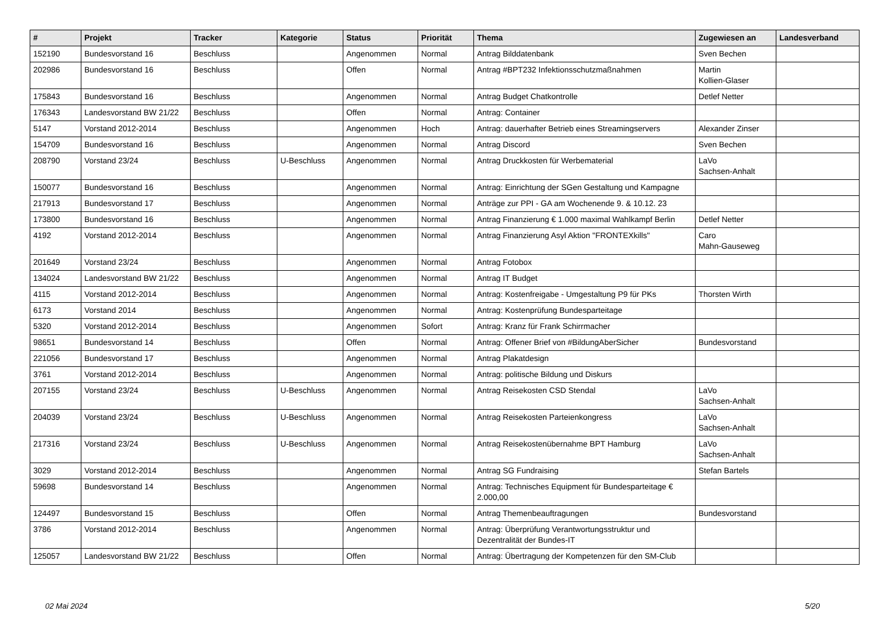| # | Projekt | Tracker | Kategorie | Status | Priorität | Thema | Zugewiesen an | Landesverband |
| --- | --- | --- | --- | --- | --- | --- | --- | --- |
| 152190 | Bundesvorstand 16 | Beschluss | | Angenommen | Normal | Antrag Bilddatenbank | Sven Bechen | |
| 202986 | Bundesvorstand 16 | Beschluss | | Offen | Normal | Antrag #BPT232 Infektionsschutzmaßnahmen | Martin Kollien-Glaser | |
| 175843 | Bundesvorstand 16 | Beschluss | | Angenommen | Normal | Antrag Budget Chatkontrolle | Detlef Netter | |
| 176343 | Landesvorstand BW 21/22 | Beschluss | | Offen | Normal | Antrag: Container | | |
| 5147 | Vorstand 2012-2014 | Beschluss | | Angenommen | Hoch | Antrag: dauerhafter Betrieb eines Streamingservers | Alexander Zinser | |
| 154709 | Bundesvorstand 16 | Beschluss | | Angenommen | Normal | Antrag Discord | Sven Bechen | |
| 208790 | Vorstand 23/24 | Beschluss | U-Beschluss | Angenommen | Normal | Antrag Druckkosten für Werbematerial | LaVo Sachsen-Anhalt | |
| 150077 | Bundesvorstand 16 | Beschluss | | Angenommen | Normal | Antrag: Einrichtung der SGen Gestaltung und Kampagne | | |
| 217913 | Bundesvorstand 17 | Beschluss | | Angenommen | Normal | Anträge zur PPI - GA am Wochenende 9. & 10.12. 23 | | |
| 173800 | Bundesvorstand 16 | Beschluss | | Angenommen | Normal | Antrag Finanzierung € 1.000 maximal Wahlkampf Berlin | Detlef Netter | |
| 4192 | Vorstand 2012-2014 | Beschluss | | Angenommen | Normal | Antrag Finanzierung Asyl Aktion "FRONTEXkills" | Caro Mahn-Gauseweg | |
| 201649 | Vorstand 23/24 | Beschluss | | Angenommen | Normal | Antrag Fotobox | | |
| 134024 | Landesvorstand BW 21/22 | Beschluss | | Angenommen | Normal | Antrag IT Budget | | |
| 4115 | Vorstand 2012-2014 | Beschluss | | Angenommen | Normal | Antrag: Kostenfreigabe - Umgestaltung P9 für PKs | Thorsten Wirth | |
| 6173 | Vorstand 2014 | Beschluss | | Angenommen | Normal | Antrag: Kostenprüfung Bundesparteitage | | |
| 5320 | Vorstand 2012-2014 | Beschluss | | Angenommen | Sofort | Antrag: Kranz für Frank Schirrmacher | | |
| 98651 | Bundesvorstand 14 | Beschluss | | Offen | Normal | Antrag: Offener Brief von #BildungAberSicher | Bundesvorstand | |
| 221056 | Bundesvorstand 17 | Beschluss | | Angenommen | Normal | Antrag Plakatdesign | | |
| 3761 | Vorstand 2012-2014 | Beschluss | | Angenommen | Normal | Antrag: politische Bildung und Diskurs | | |
| 207155 | Vorstand 23/24 | Beschluss | U-Beschluss | Angenommen | Normal | Antrag Reisekosten CSD Stendal | LaVo Sachsen-Anhalt | |
| 204039 | Vorstand 23/24 | Beschluss | U-Beschluss | Angenommen | Normal | Antrag Reisekosten Parteienkongress | LaVo Sachsen-Anhalt | |
| 217316 | Vorstand 23/24 | Beschluss | U-Beschluss | Angenommen | Normal | Antrag Reisekostenübernahme BPT Hamburg | LaVo Sachsen-Anhalt | |
| 3029 | Vorstand 2012-2014 | Beschluss | | Angenommen | Normal | Antrag SG Fundraising | Stefan Bartels | |
| 59698 | Bundesvorstand 14 | Beschluss | | Angenommen | Normal | Antrag: Technisches Equipment für Bundesparteitage € 2.000,00 | | |
| 124497 | Bundesvorstand 15 | Beschluss | | Offen | Normal | Antrag Themenbeauftragungen | Bundesvorstand | |
| 3786 | Vorstand 2012-2014 | Beschluss | | Angenommen | Normal | Antrag: Überprüfung Verantwortungsstruktur und Dezentralität der Bundes-IT | | |
| 125057 | Landesvorstand BW 21/22 | Beschluss | | Offen | Normal | Antrag: Übertragung der Kompetenzen für den SM-Club | | |
02 Mai 2024 5/20